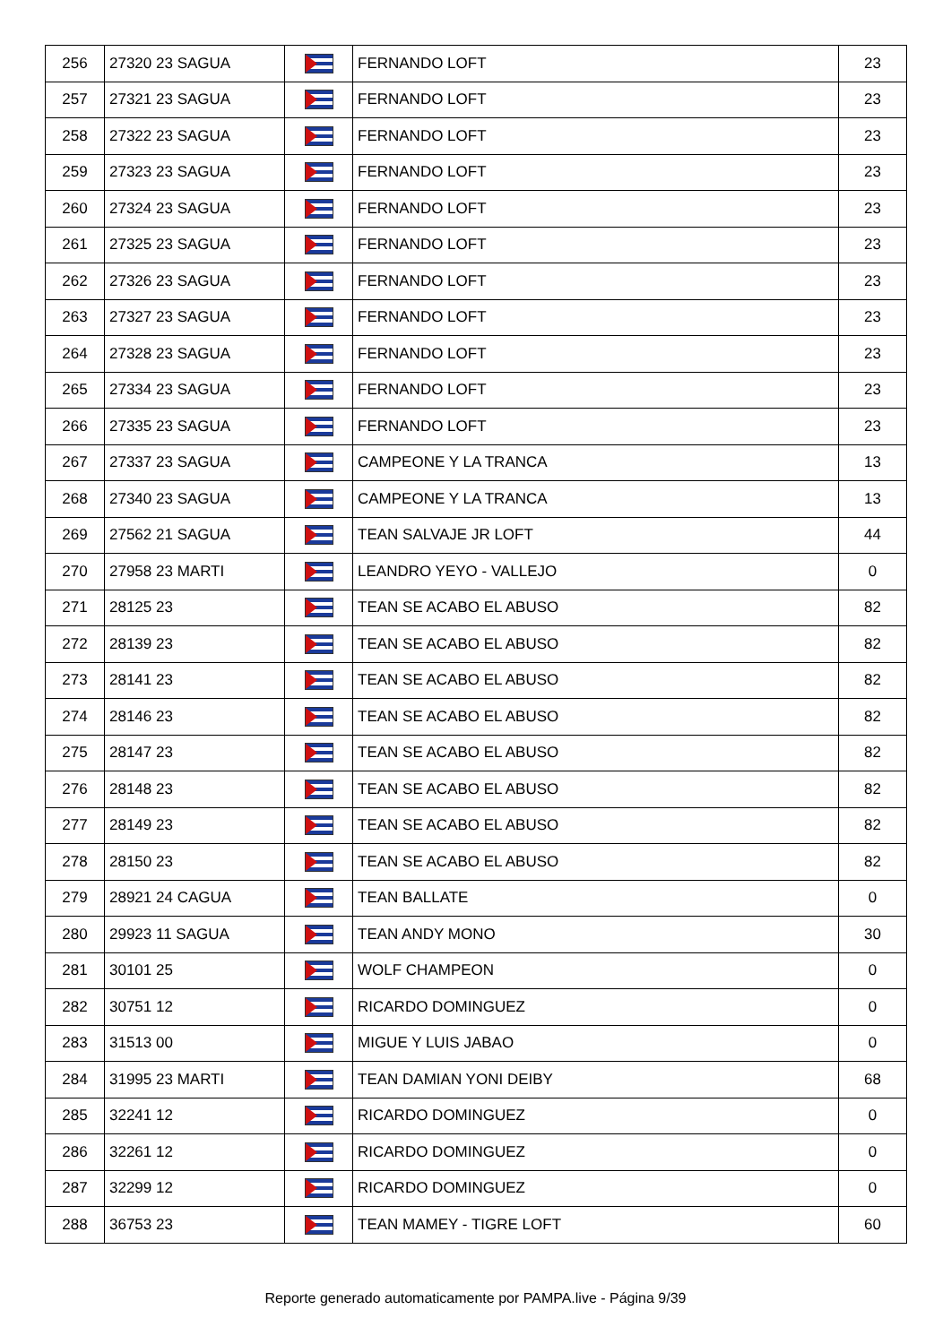| 256 | 27320 23 SAGUA | | FERNANDO LOFT | 23 |
| 257 | 27321 23 SAGUA | | FERNANDO LOFT | 23 |
| 258 | 27322 23 SAGUA | | FERNANDO LOFT | 23 |
| 259 | 27323 23 SAGUA | | FERNANDO LOFT | 23 |
| 260 | 27324 23 SAGUA | | FERNANDO LOFT | 23 |
| 261 | 27325 23 SAGUA | | FERNANDO LOFT | 23 |
| 262 | 27326 23 SAGUA | | FERNANDO LOFT | 23 |
| 263 | 27327 23 SAGUA | | FERNANDO LOFT | 23 |
| 264 | 27328 23 SAGUA | | FERNANDO LOFT | 23 |
| 265 | 27334 23 SAGUA | | FERNANDO LOFT | 23 |
| 266 | 27335 23 SAGUA | | FERNANDO LOFT | 23 |
| 267 | 27337 23 SAGUA | | CAMPEONE Y LA TRANCA | 13 |
| 268 | 27340 23 SAGUA | | CAMPEONE Y LA TRANCA | 13 |
| 269 | 27562 21 SAGUA | | TEAN SALVAJE JR LOFT | 44 |
| 270 | 27958 23 MARTI | | LEANDRO YEYO - VALLEJO | 0 |
| 271 | 28125 23 | | TEAN SE ACABO EL ABUSO | 82 |
| 272 | 28139 23 | | TEAN SE ACABO EL ABUSO | 82 |
| 273 | 28141 23 | | TEAN SE ACABO EL ABUSO | 82 |
| 274 | 28146 23 | | TEAN SE ACABO EL ABUSO | 82 |
| 275 | 28147 23 | | TEAN SE ACABO EL ABUSO | 82 |
| 276 | 28148 23 | | TEAN SE ACABO EL ABUSO | 82 |
| 277 | 28149 23 | | TEAN SE ACABO EL ABUSO | 82 |
| 278 | 28150 23 | | TEAN SE ACABO EL ABUSO | 82 |
| 279 | 28921 24 CAGUA | | TEAN BALLATE | 0 |
| 280 | 29923 11 SAGUA | | TEAN ANDY MONO | 30 |
| 281 | 30101 25 | | WOLF CHAMPEON | 0 |
| 282 | 30751 12 | | RICARDO DOMINGUEZ | 0 |
| 283 | 31513 00 | | MIGUE Y LUIS JABAO | 0 |
| 284 | 31995 23 MARTI | | TEAN DAMIAN YONI DEIBY | 68 |
| 285 | 32241 12 | | RICARDO DOMINGUEZ | 0 |
| 286 | 32261 12 | | RICARDO DOMINGUEZ | 0 |
| 287 | 32299 12 | | RICARDO DOMINGUEZ | 0 |
| 288 | 36753 23 | | TEAN MAMEY - TIGRE LOFT | 60 |
Reporte generado automaticamente por PAMPA.live - Página 9/39